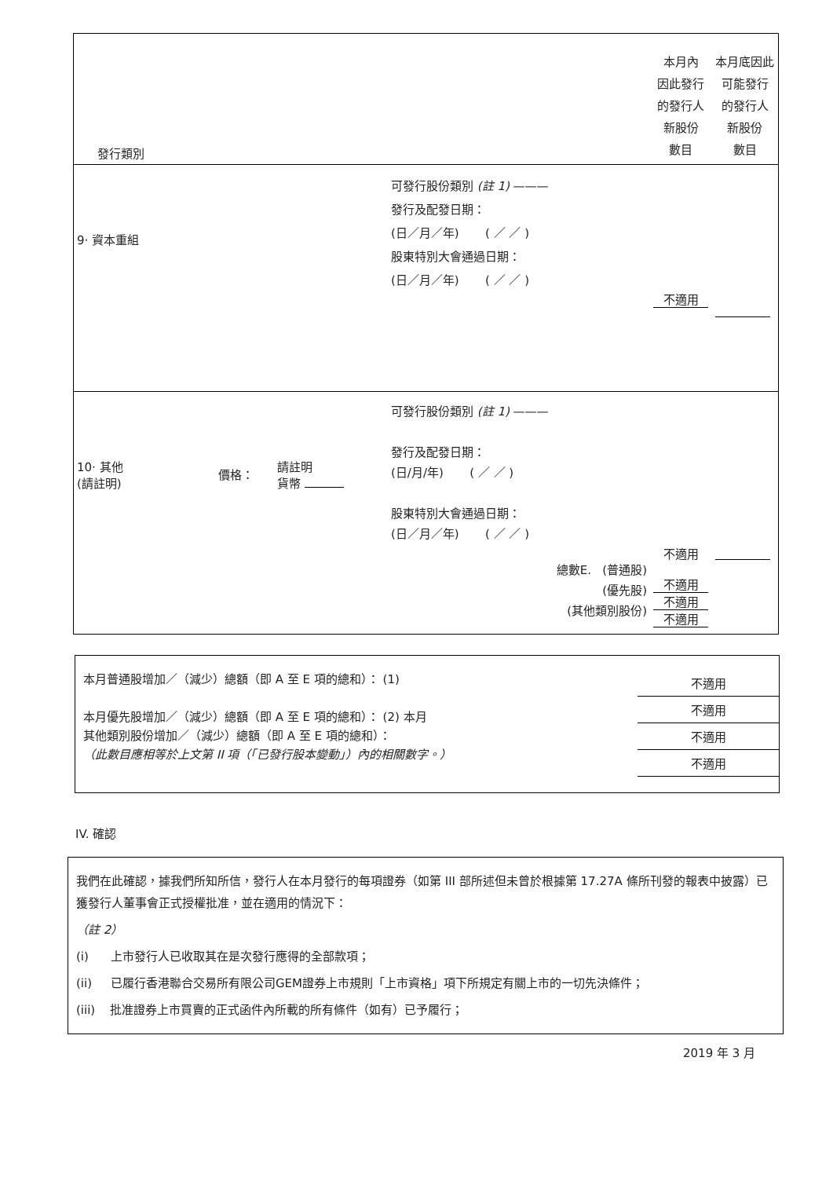| 發行類別 | 本月內 因此發行 的發行人 新股份 數目 | 本月底因此 可能發行 的發行人 新股份 數目 |
| --- | --- | --- |
| 9· 資本重組 可發行股份類別 (註 1) ——— 發行及配發日期： (日／月／年) ( ／ ／ ) 股東特別大會通過日期： (日／月／年) ( ／ ／ ) | 不適用 | |
| 10· 其他 (請註明) 價格： 請註明 貨幣 可發行股份類別 (註 1) ——— 發行及配發日期： (日/月/年) ( ／ ／ ) 股東特別大會通過日期： (日／月／年) ( ／ ／ ) 總數E. (普通股) (優先股) (其他類別股份) | 不適用 不適用 不適用 不適用 | |
本月普通股增加／（減少）總額（即 A 至 E 項的總和）： (1)
本月優先股增加／（減少）總額（即 A 至 E 項的總和）： (2) 本月
其他類別股份增加／（減少）總額（即 A 至 E 項的總和）：
（此數目應相等於上文第 II 項（「已發行股本變動」）內的相關數字。）
不適用
不適用
不適用
不適用
IV. 確認
我們在此確認，據我們所知所信，發行人在本月發行的每項證券（如第 III 部所述但未曾於根據第 17.27A 條所刊發的報表中披露）已獲發行人董事會正式授權批准，並在適用的情況下：
（註 2）
(i) 上市發行人已收取其在是次發行應得的全部款項；
(ii) 已履行香港聯合交易所有限公司GEM證券上市規則「上市資格」項下所規定有關上市的一切先決條件；
(iii) 批准證券上市買賣的正式函件內所載的所有條件（如有）已予履行；
2019 年 3 月